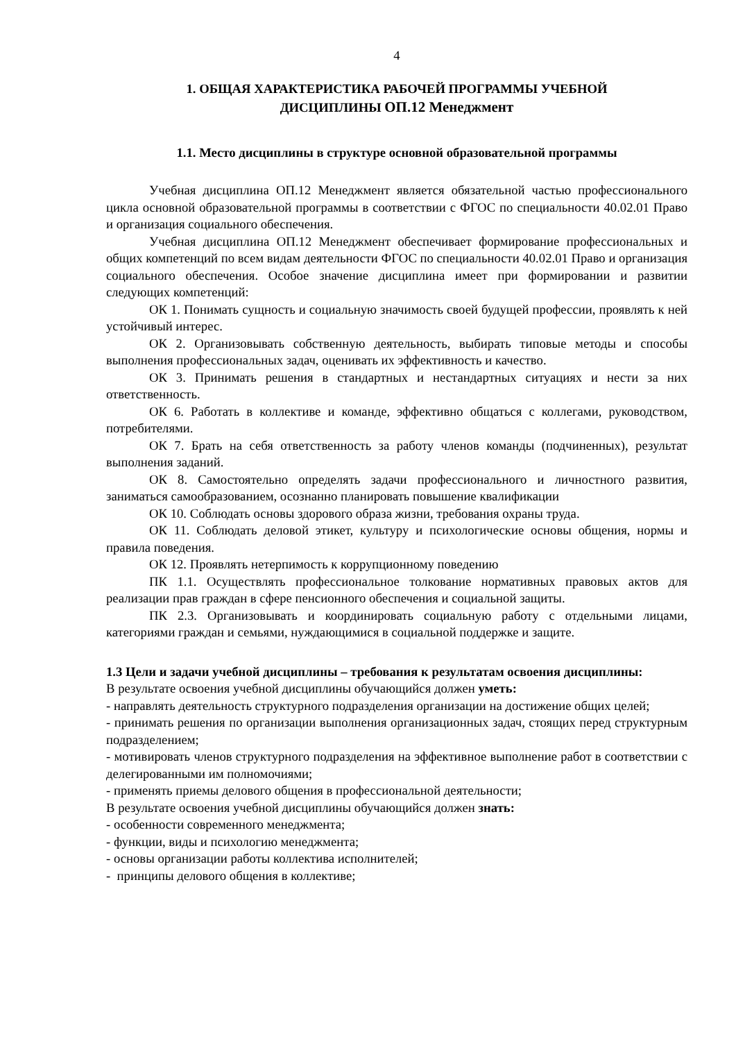4
1. ОБЩАЯ ХАРАКТЕРИСТИКА РАБОЧЕЙ ПРОГРАММЫ УЧЕБНОЙ
ДИСЦИПЛИНЫ ОП.12 Менеджмент
1.1. Место дисциплины в структуре основной образовательной программы
Учебная дисциплина ОП.12 Менеджмент является обязательной частью профессионального цикла основной образовательной программы в соответствии с ФГОС по специальности 40.02.01 Право и организация социального обеспечения.
Учебная дисциплина ОП.12 Менеджмент обеспечивает формирование профессиональных и общих компетенций по всем видам деятельности ФГОС по специальности 40.02.01 Право и организация социального обеспечения. Особое значение дисциплина имеет при формировании и развитии следующих компетенций:
ОК 1. Понимать сущность и социальную значимость своей будущей профессии, проявлять к ней устойчивый интерес.
ОК 2. Организовывать собственную деятельность, выбирать типовые методы и способы выполнения профессиональных задач, оценивать их эффективность и качество.
ОК 3. Принимать решения в стандартных и нестандартных ситуациях и нести за них ответственность.
ОК 6. Работать в коллективе и команде, эффективно общаться с коллегами, руководством, потребителями.
ОК 7. Брать на себя ответственность за работу членов команды (подчиненных), результат выполнения заданий.
ОК 8. Самостоятельно определять задачи профессионального и личностного развития, заниматься самообразованием, осознанно планировать повышение квалификации
ОК 10. Соблюдать основы здорового образа жизни, требования охраны труда.
ОК 11. Соблюдать деловой этикет, культуру и психологические основы общения, нормы и правила поведения.
ОК 12. Проявлять нетерпимость к коррупционному поведению
ПК 1.1. Осуществлять профессиональное толкование нормативных правовых актов для реализации прав граждан в сфере пенсионного обеспечения и социальной защиты.
ПК 2.3. Организовывать и координировать социальную работу с отдельными лицами, категориями граждан и семьями, нуждающимися в социальной поддержке и защите.
1.3 Цели и задачи учебной дисциплины – требования к результатам освоения дисциплины:
В результате освоения учебной дисциплины обучающийся должен уметь:
- направлять деятельность структурного подразделения организации на достижение общих целей;
- принимать решения по организации выполнения организационных задач, стоящих перед структурным подразделением;
- мотивировать членов структурного подразделения на эффективное выполнение работ в соответствии с делегированными им полномочиями;
- применять приемы делового общения в профессиональной деятельности;
В результате освоения учебной дисциплины обучающийся должен знать:
- особенности современного менеджмента;
- функции, виды и психологию менеджмента;
- основы организации работы коллектива исполнителей;
- принципы делового общения в коллективе;